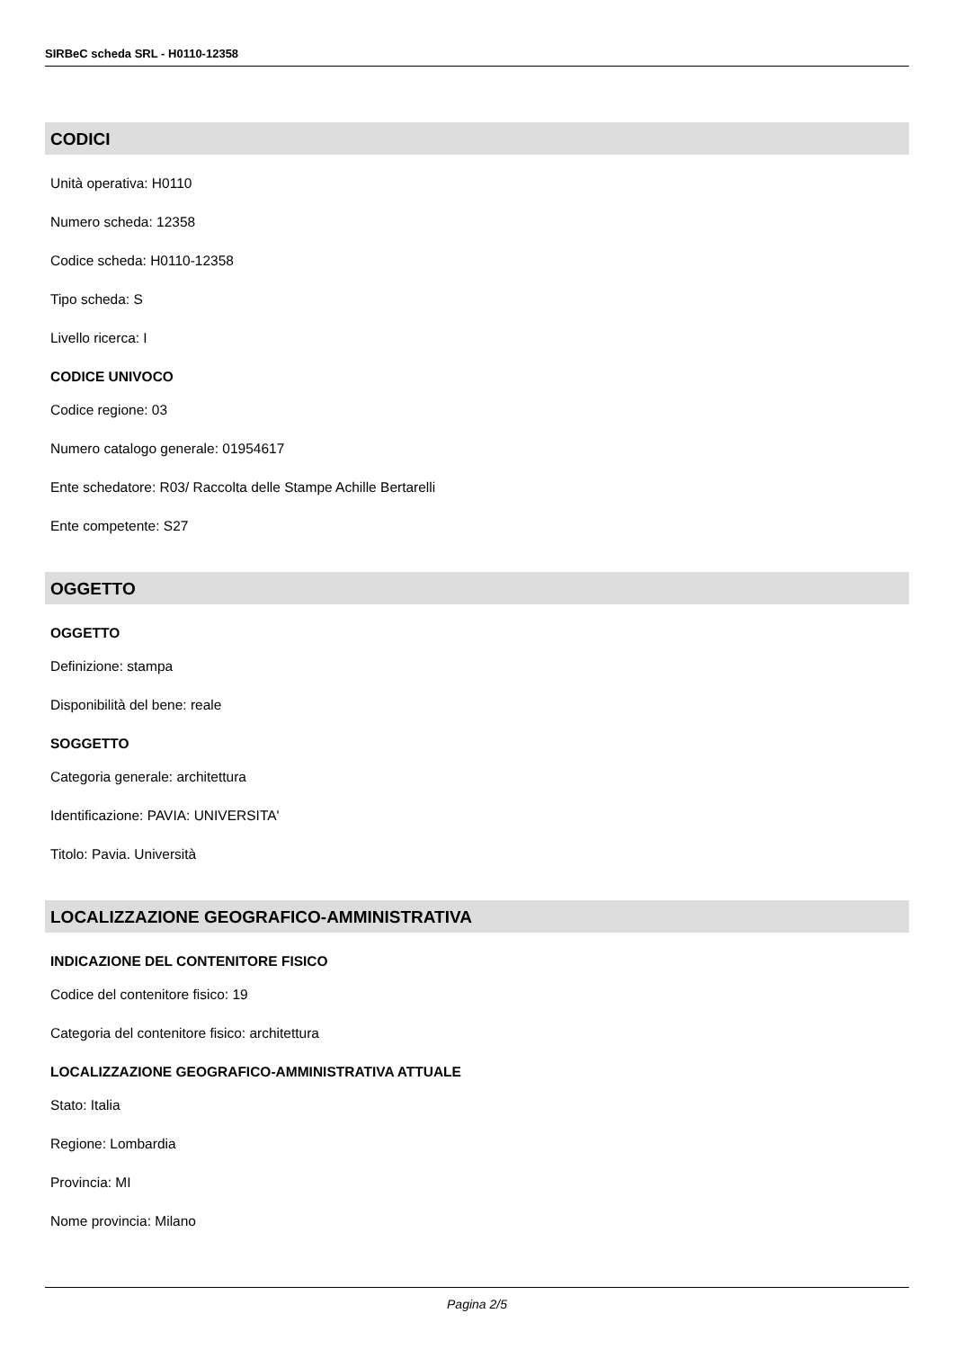SIRBeC scheda SRL - H0110-12358
CODICI
Unità operativa: H0110
Numero scheda: 12358
Codice scheda: H0110-12358
Tipo scheda: S
Livello ricerca: I
CODICE UNIVOCO
Codice regione: 03
Numero catalogo generale: 01954617
Ente schedatore: R03/ Raccolta delle Stampe Achille Bertarelli
Ente competente: S27
OGGETTO
OGGETTO
Definizione: stampa
Disponibilità del bene: reale
SOGGETTO
Categoria generale: architettura
Identificazione: PAVIA: UNIVERSITA'
Titolo: Pavia. Università
LOCALIZZAZIONE GEOGRAFICO-AMMINISTRATIVA
INDICAZIONE DEL CONTENITORE FISICO
Codice del contenitore fisico: 19
Categoria del contenitore fisico: architettura
LOCALIZZAZIONE GEOGRAFICO-AMMINISTRATIVA ATTUALE
Stato: Italia
Regione: Lombardia
Provincia: MI
Nome provincia: Milano
Pagina 2/5